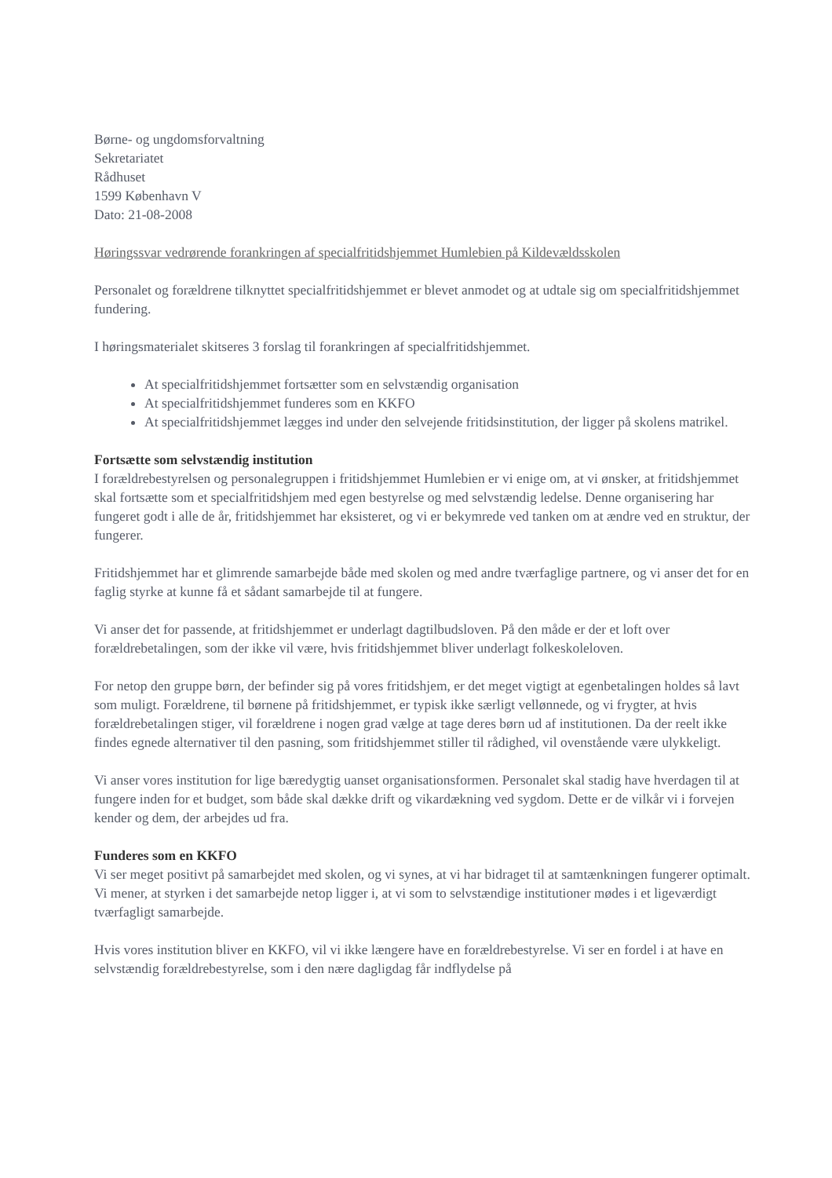Børne- og ungdomsforvaltning
Sekretariatet
Rådhuset
1599 København V
Dato: 21-08-2008
Høringssvar vedrørende forankringen af specialfritidshjemmet Humlebien på Kildevældsskolen
Personalet og forældrene tilknyttet specialfritidshjemmet er blevet anmodet og at udtale sig om specialfritidshjemmet fundering.
I høringsmaterialet skitseres 3 forslag til forankringen af specialfritidshjemmet.
At specialfritidshjemmet fortsætter som en selvstændig organisation
At specialfritidshjemmet funderes som en KKFO
At specialfritidshjemmet lægges ind under den selvejende fritidsinstitution, der ligger på skolens matrikel.
Fortsætte som selvstændig institution
I forældrebestyrelsen og personalegruppen i fritidshjemmet Humlebien er vi enige om, at vi ønsker, at fritidshjemmet skal fortsætte som et specialfritidshjem med egen bestyrelse og med selvstændig ledelse. Denne organisering har fungeret godt i alle de år, fritidshjemmet har eksisteret, og vi er bekymrede ved tanken om at ændre ved en struktur, der fungerer.
Fritidshjemmet har et glimrende samarbejde både med skolen og med andre tværfaglige partnere, og vi anser det for en faglig styrke at kunne få et sådant samarbejde til at fungere.
Vi anser det for passende, at fritidshjemmet er underlagt dagtilbudsloven. På den måde er der et loft over forældrebetalingen, som der ikke vil være, hvis fritidshjemmet bliver underlagt folkeskoleloven.
For netop den gruppe børn, der befinder sig på vores fritidshjem, er det meget vigtigt at egenbetalingen holdes så lavt som muligt. Forældrene, til børnene på fritidshjemmet, er typisk ikke særligt vellønnede, og vi frygter, at hvis forældrebetalingen stiger, vil forældrene i nogen grad vælge at tage deres børn ud af institutionen. Da der reelt ikke findes egnede alternativer til den pasning, som fritidshjemmet stiller til rådighed, vil ovenstående være ulykkeligt.
Vi anser vores institution for lige bæredygtig uanset organisationsformen. Personalet skal stadig have hverdagen til at fungere inden for et budget, som både skal dække drift og vikardækning ved sygdom. Dette er de vilkår vi i forvejen kender og dem, der arbejdes ud fra.
Funderes som en KKFO
Vi ser meget positivt på samarbejdet med skolen, og vi synes, at vi har bidraget til at samtænkningen fungerer optimalt. Vi mener, at styrken i det samarbejde netop ligger i, at vi som to selvstændige institutioner mødes i et ligeværdigt tværfagligt samarbejde.
Hvis vores institution bliver en KKFO, vil vi ikke længere have en forældrebestyrelse. Vi ser en fordel i at have en selvstændig forældrebestyrelse, som i den nære dagligdag får indflydelse på